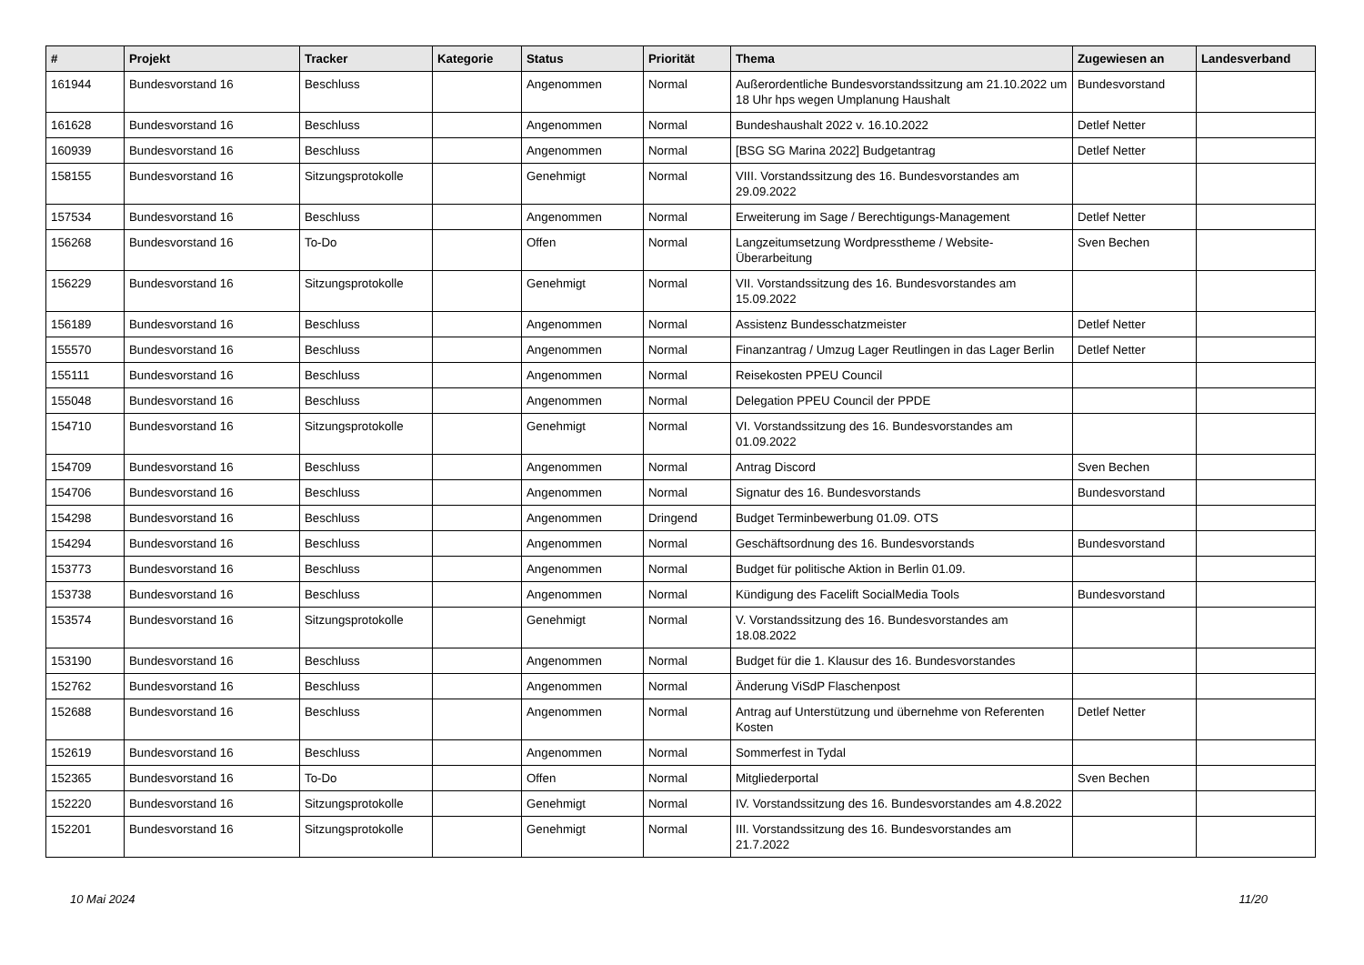| # | Projekt | Tracker | Kategorie | Status | Priorität | Thema | Zugewiesen an | Landesverband |
| --- | --- | --- | --- | --- | --- | --- | --- | --- |
| 161944 | Bundesvorstand 16 | Beschluss | | Angenommen | Normal | Außerordentliche Bundesvorstandssitzung am 21.10.2022 um 18 Uhr hps wegen Umplanung Haushalt | Bundesvorstand | |
| 161628 | Bundesvorstand 16 | Beschluss | | Angenommen | Normal | Bundeshaushalt 2022 v. 16.10.2022 | Detlef Netter | |
| 160939 | Bundesvorstand 16 | Beschluss | | Angenommen | Normal | [BSG SG Marina 2022] Budgetantrag | Detlef Netter | |
| 158155 | Bundesvorstand 16 | Sitzungsprotokolle | | Genehmigt | Normal | VIII. Vorstandssitzung des 16. Bundesvorstandes am 29.09.2022 | | |
| 157534 | Bundesvorstand 16 | Beschluss | | Angenommen | Normal | Erweiterung im Sage / Berechtigungs-Management | Detlef Netter | |
| 156268 | Bundesvorstand 16 | To-Do | | Offen | Normal | Langzeitumsetzung Wordpresstheme / Website-Überarbeitung | Sven Bechen | |
| 156229 | Bundesvorstand 16 | Sitzungsprotokolle | | Genehmigt | Normal | VII. Vorstandssitzung des 16. Bundesvorstandes am 15.09.2022 | | |
| 156189 | Bundesvorstand 16 | Beschluss | | Angenommen | Normal | Assistenz Bundesschatzmeister | Detlef Netter | |
| 155570 | Bundesvorstand 16 | Beschluss | | Angenommen | Normal | Finanzantrag / Umzug Lager Reutlingen in das Lager Berlin | Detlef Netter | |
| 155111 | Bundesvorstand 16 | Beschluss | | Angenommen | Normal | Reisekosten PPEU Council | | |
| 155048 | Bundesvorstand 16 | Beschluss | | Angenommen | Normal | Delegation PPEU Council der PPDE | | |
| 154710 | Bundesvorstand 16 | Sitzungsprotokolle | | Genehmigt | Normal | VI. Vorstandssitzung des 16. Bundesvorstandes am 01.09.2022 | | |
| 154709 | Bundesvorstand 16 | Beschluss | | Angenommen | Normal | Antrag Discord | Sven Bechen | |
| 154706 | Bundesvorstand 16 | Beschluss | | Angenommen | Normal | Signatur des 16. Bundesvorstands | Bundesvorstand | |
| 154298 | Bundesvorstand 16 | Beschluss | | Angenommen | Dringend | Budget Terminbewerbung 01.09. OTS | | |
| 154294 | Bundesvorstand 16 | Beschluss | | Angenommen | Normal | Geschäftsordnung des 16. Bundesvorstands | Bundesvorstand | |
| 153773 | Bundesvorstand 16 | Beschluss | | Angenommen | Normal | Budget für politische Aktion in Berlin 01.09. | | |
| 153738 | Bundesvorstand 16 | Beschluss | | Angenommen | Normal | Kündigung des Facelift SocialMedia Tools | Bundesvorstand | |
| 153574 | Bundesvorstand 16 | Sitzungsprotokolle | | Genehmigt | Normal | V. Vorstandssitzung des 16. Bundesvorstandes am 18.08.2022 | | |
| 153190 | Bundesvorstand 16 | Beschluss | | Angenommen | Normal | Budget für die 1. Klausur des 16. Bundesvorstandes | | |
| 152762 | Bundesvorstand 16 | Beschluss | | Angenommen | Normal | Änderung ViSdP Flaschenpost | | |
| 152688 | Bundesvorstand 16 | Beschluss | | Angenommen | Normal | Antrag auf Unterstützung und übernehme von Referenten Kosten | Detlef Netter | |
| 152619 | Bundesvorstand 16 | Beschluss | | Angenommen | Normal | Sommerfest in Tydal | | |
| 152365 | Bundesvorstand 16 | To-Do | | Offen | Normal | Mitgliederportal | Sven Bechen | |
| 152220 | Bundesvorstand 16 | Sitzungsprotokolle | | Genehmigt | Normal | IV. Vorstandssitzung des 16. Bundesvorstandes am 4.8.2022 | | |
| 152201 | Bundesvorstand 16 | Sitzungsprotokolle | | Genehmigt | Normal | III. Vorstandssitzung des 16. Bundesvorstandes am 21.7.2022 | | |
10 Mai 2024 11/20